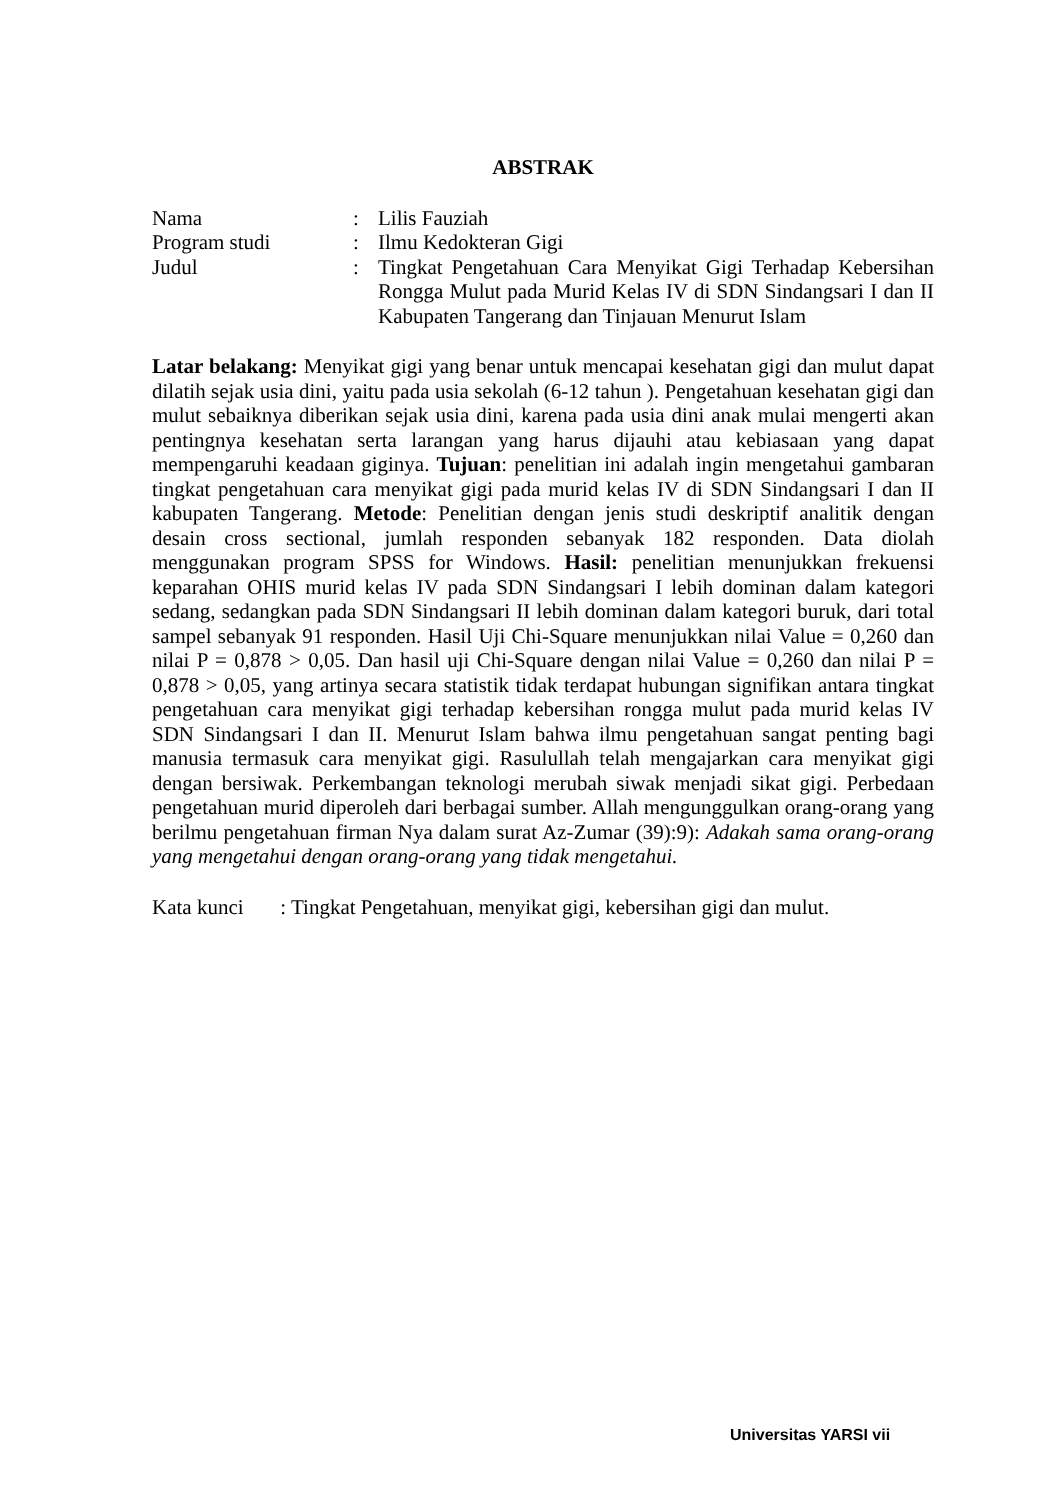ABSTRAK
| Nama | : | Lilis Fauziah |
| Program studi | : | Ilmu Kedokteran Gigi |
| Judul | : | Tingkat Pengetahuan Cara Menyikat Gigi Terhadap Kebersihan Rongga Mulut pada Murid Kelas IV di SDN Sindangsari I dan II Kabupaten Tangerang dan Tinjauan Menurut Islam |
Latar belakang: Menyikat gigi yang benar untuk mencapai kesehatan gigi dan mulut dapat dilatih sejak usia dini, yaitu pada usia sekolah (6-12 tahun ). Pengetahuan kesehatan gigi dan mulut sebaiknya diberikan sejak usia dini, karena pada usia dini anak mulai mengerti akan pentingnya kesehatan serta larangan yang harus dijauhi atau kebiasaan yang dapat mempengaruhi keadaan giginya. Tujuan: penelitian ini adalah ingin mengetahui gambaran tingkat pengetahuan cara menyikat gigi pada murid kelas IV di SDN Sindangsari I dan II kabupaten Tangerang. Metode: Penelitian dengan jenis studi deskriptif analitik dengan desain cross sectional, jumlah responden sebanyak 182 responden. Data diolah menggunakan program SPSS for Windows. Hasil: penelitian menunjukkan frekuensi keparahan OHIS murid kelas IV pada SDN Sindangsari I lebih dominan dalam kategori sedang, sedangkan pada SDN Sindangsari II lebih dominan dalam kategori buruk, dari total sampel sebanyak 91 responden. Hasil Uji Chi-Square menunjukkan nilai Value = 0,260 dan nilai P = 0,878 > 0,05. Dan hasil uji Chi-Square dengan nilai Value = 0,260 dan nilai P = 0,878 > 0,05, yang artinya secara statistik tidak terdapat hubungan signifikan antara tingkat pengetahuan cara menyikat gigi terhadap kebersihan rongga mulut pada murid kelas IV SDN Sindangsari I dan II. Menurut Islam bahwa ilmu pengetahuan sangat penting bagi manusia termasuk cara menyikat gigi. Rasulullah telah mengajarkan cara menyikat gigi dengan bersiwak. Perkembangan teknologi merubah siwak menjadi sikat gigi. Perbedaan pengetahuan murid diperoleh dari berbagai sumber. Allah mengunggulkan orang-orang yang berilmu pengetahuan firman Nya dalam surat Az-Zumar (39):9): Adakah sama orang-orang yang mengetahui dengan orang-orang yang tidak mengetahui.
Kata kunci : Tingkat Pengetahuan, menyikat gigi, kebersihan gigi dan mulut.
Universitas YARSI vii